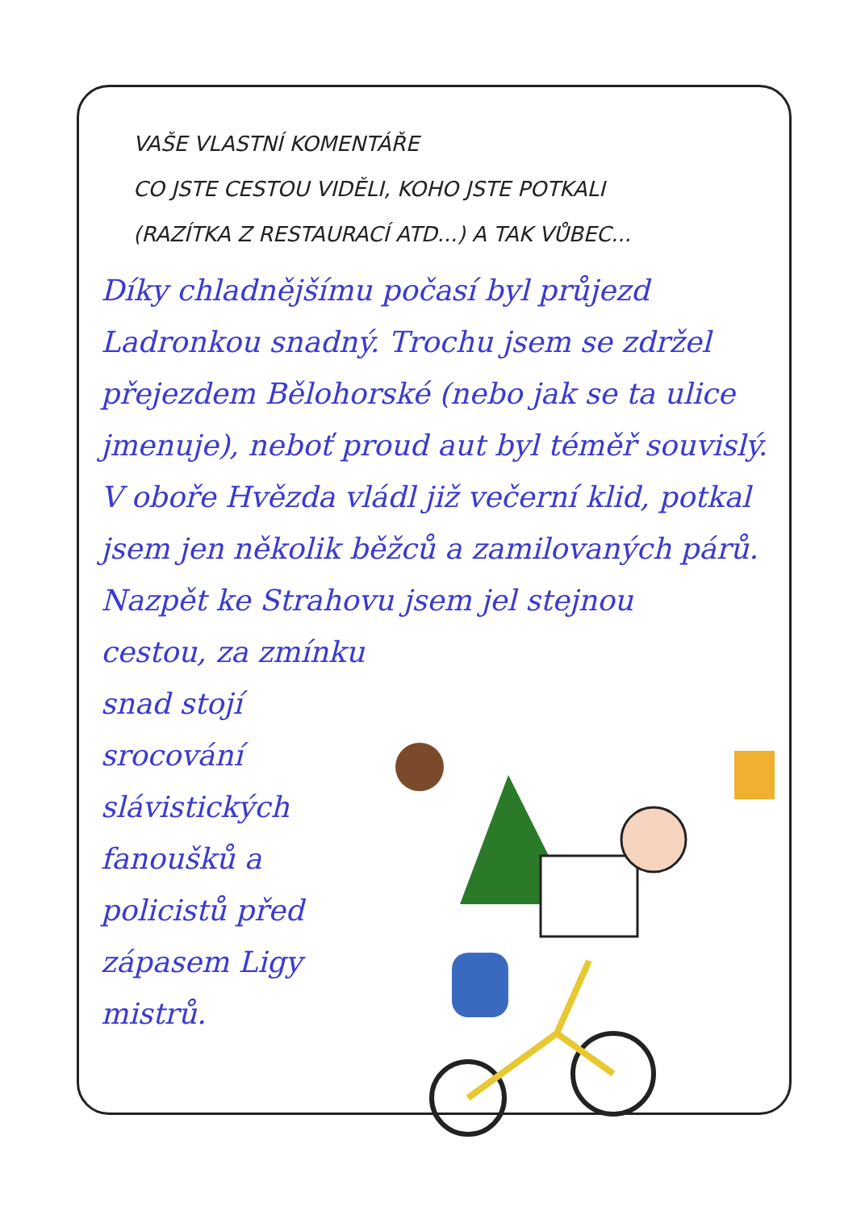VAŠE VLASTNÍ KOMENTÁŘE
CO JSTE CESTOU VIDĚLI, KOHO JSTE POTKALI
(RAZÍTKA Z RESTAURACÍ ATD...) A TAK VŮBEC...
Díky chladnějšímu počasí byl průjezd Ladronkou snadný. Trochu jsem se zdržel přejezdem Bělohorské (nebo jak se ta ulice jmenuje), neboť proud aut byl téměř souvislý. V oboře Hvězda vládl již večerní klid, potkal jsem jen několik běžců a zamilovaných párů. Nazpět ke Strahovu jsem jel stejnou
cestou, za zmínku snad stojí srocování slávistických fanoušků a policistů před zápasem Ligy mistrů.